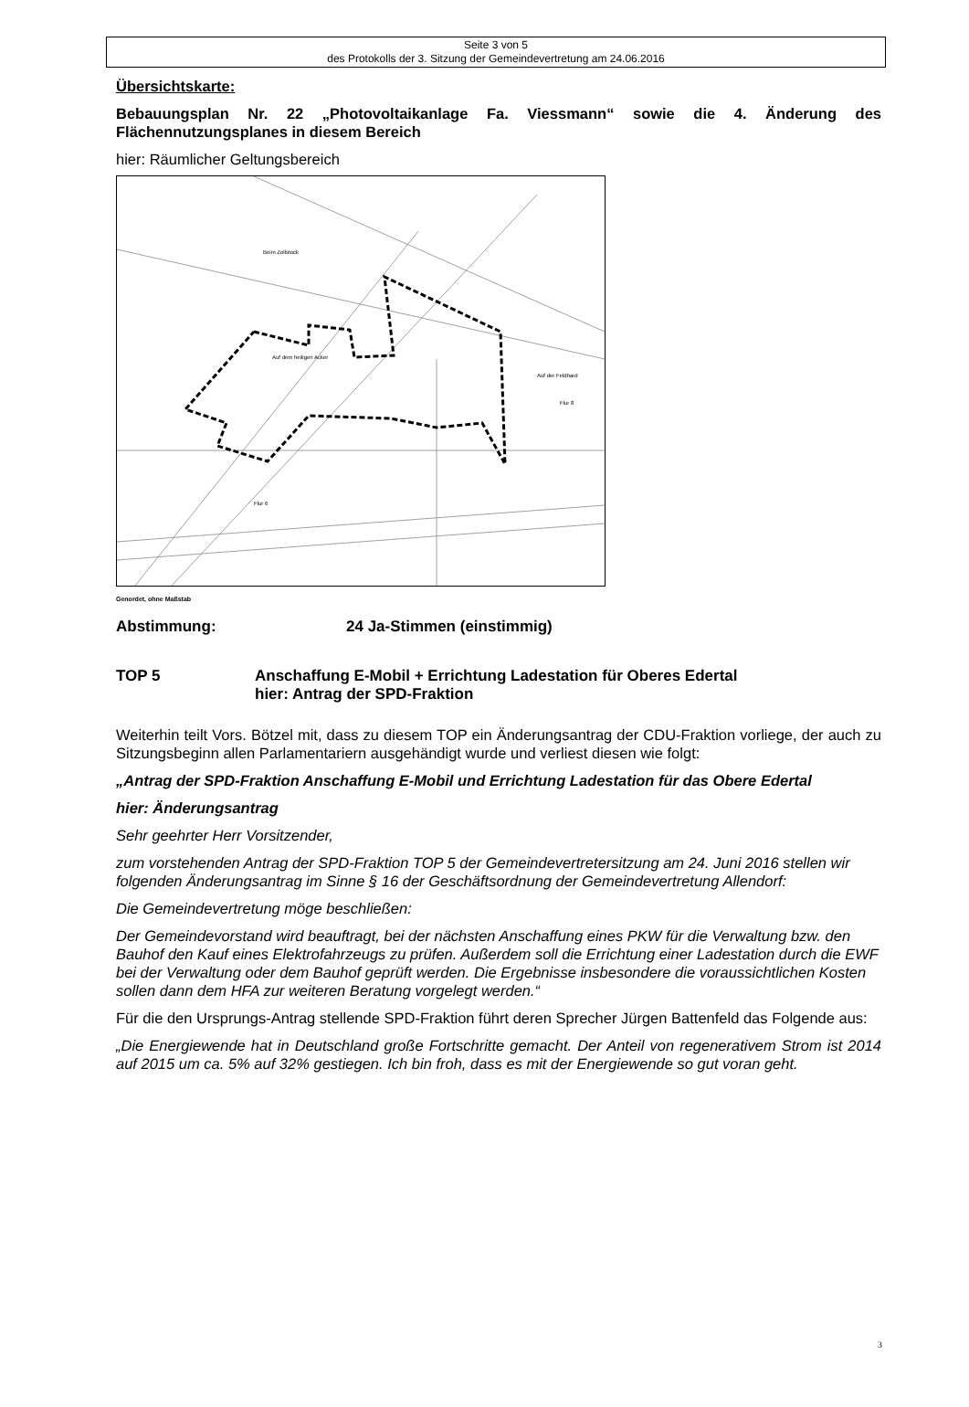Seite 3 von 5
des Protokolls der 3. Sitzung der Gemeindevertretung am 24.06.2016
Übersichtskarte:
Bebauungsplan Nr. 22 „Photovoltaikanlage Fa. Viessmann“ sowie die 4. Änderung des Flächennutzungsplanes in diesem Bereich
hier: Räumlicher Geltungsbereich
Auf dem heiligen Acker
Beim Zollstock
Auf der Feldhard
Flur 6
Flur 8
Genordet, ohne Maßstab
Abstimmung: 24 Ja-Stimmen (einstimmig)
TOP 5 Anschaffung E-Mobil + Errichtung Ladestation für Oberes Edertal
hier: Antrag der SPD-Fraktion
Weiterhin teilt Vors. Bötzel mit, dass zu diesem TOP ein Änderungsantrag der CDU-Fraktion vorliege, der auch zu Sitzungsbeginn allen Parlamentariern ausgehändigt wurde und verliest diesen wie folgt:
„Antrag der SPD-Fraktion Anschaffung E-Mobil und Errichtung Ladestation für das Obere Edertal
hier: Änderungsantrag
Sehr geehrter Herr Vorsitzender,
zum vorstehenden Antrag der SPD-Fraktion TOP 5 der Gemeindevertretersitzung am 24. Juni 2016 stellen wir folgenden Änderungsantrag im Sinne § 16 der Geschäftsordnung der Gemeindevertretung Allendorf:
Die Gemeindevertretung möge beschließen:
Der Gemeindevorstand wird beauftragt, bei der nächsten Anschaffung eines PKW für die Verwaltung bzw. den Bauhof den Kauf eines Elektrofahrzeugs zu prüfen. Außerdem soll die Errichtung einer Ladestation durch die EWF bei der Verwaltung oder dem Bauhof geprüft werden. Die Ergebnisse insbesondere die voraussichtlichen Kosten sollen dann dem HFA zur weiteren Beratung vorgelegt werden.“
Für die den Ursprungs-Antrag stellende SPD-Fraktion führt deren Sprecher Jürgen Battenfeld das Folgende aus:
„Die Energiewende hat in Deutschland große Fortschritte gemacht. Der Anteil von regenerativem Strom ist 2014 auf 2015 um ca. 5% auf 32% gestiegen. Ich bin froh, dass es mit der Energiewende so gut voran geht.
3